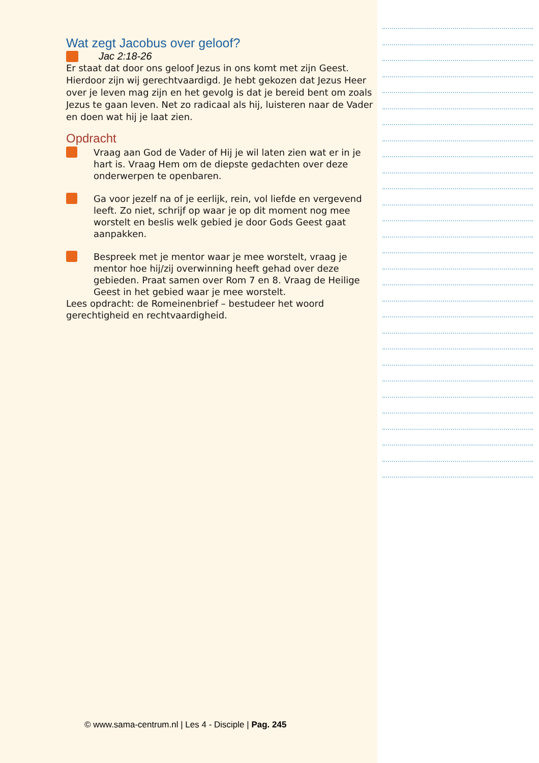Wat zegt Jacobus over geloof?
Jac 2:18-26
Er staat dat door ons geloof Jezus in ons komt met zijn Geest. Hierdoor zijn wij gerechtvaardigd. Je hebt gekozen dat Jezus Heer over je leven mag zijn en het gevolg is dat je bereid bent om zoals Jezus te gaan leven. Net zo radicaal als hij, luisteren naar de Vader en doen wat hij je laat zien.
Opdracht
Vraag aan God de Vader of Hij je wil laten zien wat er in je hart is. Vraag Hem om de diepste gedachten over deze onderwerpen te openbaren.
Ga voor jezelf na of je eerlijk, rein, vol liefde en vergevend leeft. Zo niet, schrijf op waar je op dit moment nog mee worstelt en beslis welk gebied je door Gods Geest gaat aanpakken.
Bespreek met je mentor waar je mee worstelt, vraag je mentor hoe hij/zij overwinning heeft gehad over deze gebieden. Praat samen over Rom 7 en 8. Vraag de Heilige Geest in het gebied waar je mee worstelt.
Lees opdracht: de Romeinenbrief – bestudeer het woord gerechtigheid en rechtvaardigheid.
© www.sama-centrum.nl | Les 4 - Disciple | Pag. 245